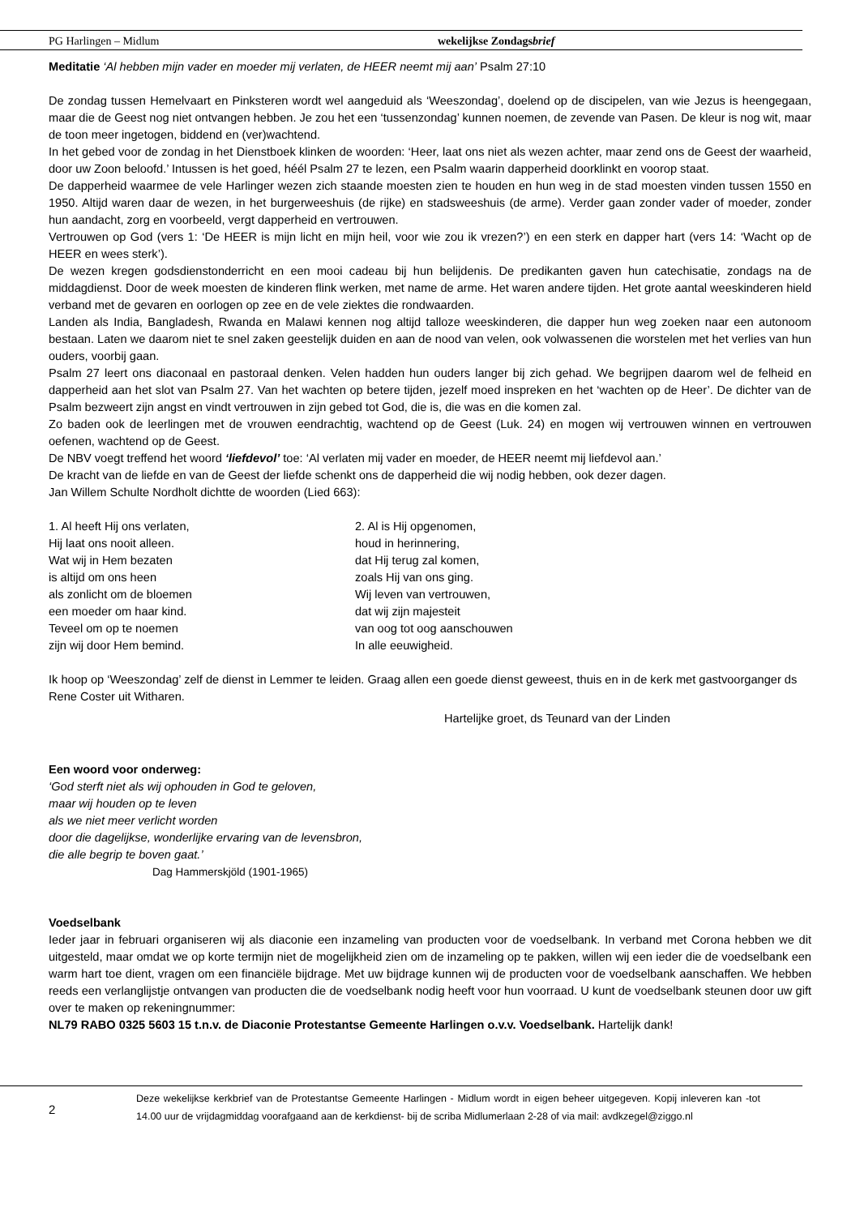PG Harlingen – Midlum wekelijkse Zondagsbrief
Meditatie ‘Al hebben mijn vader en moeder mij verlaten, de HEER neemt mij aan’ Psalm 27:10
De zondag tussen Hemelvaart en Pinksteren wordt wel aangeduid als ‘Weeszondag’, doelend op de discipelen, van wie Jezus is heengegaan, maar die de Geest nog niet ontvangen hebben. Je zou het een ‘tussenzondag’ kunnen noemen, de zevende van Pasen. De kleur is nog wit, maar de toon meer ingetogen, biddend en (ver)wachtend.
In het gebed voor de zondag in het Dienstboek klinken de woorden: ‘Heer, laat ons niet als wezen achter, maar zend ons de Geest der waarheid, door uw Zoon beloofd.’ Intussen is het goed, héél Psalm 27 te lezen, een Psalm waarin dapperheid doorklinkt en voorop staat.
De dapperheid waarmee de vele Harlinger wezen zich staande moesten zien te houden en hun weg in de stad moesten vinden tussen 1550 en 1950. Altijd waren daar de wezen, in het burgerweeshuis (de rijke) en stadsweeshuis (de arme). Verder gaan zonder vader of moeder, zonder hun aandacht, zorg en voorbeeld, vergt dapperheid en vertrouwen.
Vertrouwen op God (vers 1: ‘De HEER is mijn licht en mijn heil, voor wie zou ik vrezen?’) en een sterk en dapper hart (vers 14: ‘Wacht op de HEER en wees sterk’).
De wezen kregen godsdienstonderricht en een mooi cadeau bij hun belijdenis. De predikanten gaven hun catechisatie, zondags na de middagdienst. Door de week moesten de kinderen flink werken, met name de arme. Het waren andere tijden. Het grote aantal weeskinderen hield verband met de gevaren en oorlogen op zee en de vele ziektes die rondwaarden.
Landen als India, Bangladesh, Rwanda en Malawi kennen nog altijd talloze weeskinderen, die dapper hun weg zoeken naar een autonoom bestaan. Laten we daarom niet te snel zaken geestelijk duiden en aan de nood van velen, ook volwassenen die worstelen met het verlies van hun ouders, voorbij gaan.
Psalm 27 leert ons diaconaal en pastoraal denken. Velen hadden hun ouders langer bij zich gehad. We begrijpen daarom wel de felheid en dapperheid aan het slot van Psalm 27. Van het wachten op betere tijden, jezelf moed inspreken en het ‘wachten op de Heer’. De dichter van de Psalm bezweert zijn angst en vindt vertrouwen in zijn gebed tot God, die is, die was en die komen zal.
Zo baden ook de leerlingen met de vrouwen eendrachtig, wachtend op de Geest (Luk. 24) en mogen wij vertrouwen winnen en vertrouwen oefenen, wachtend op de Geest.
De NBV voegt treffend het woord ‘liefdevol’ toe: ‘Al verlaten mij vader en moeder, de HEER neemt mij liefdevol aan.’
De kracht van de liefde en van de Geest der liefde schenkt ons de dapperheid die wij nodig hebben, ook dezer dagen.
Jan Willem Schulte Nordholt dichtte de woorden (Lied 663):
1. Al heeft Hij ons verlaten,
Hij laat ons nooit alleen.
Wat wij in Hem bezaten
is altijd om ons heen
als zonlicht om de bloemen
een moeder om haar kind.
Teveel om op te noemen
zijn wij door Hem bemind.
2. Al is Hij opgenomen,
houd in herinnering,
dat Hij terug zal komen,
zoals Hij van ons ging.
Wij leven van vertrouwen,
dat wij zijn majesteit
van oog tot oog aanschouwen
In alle eeuwigheid.
Ik hoop op ‘Weeszondag’ zelf de dienst in Lemmer te leiden. Graag allen een goede dienst geweest, thuis en in de kerk met gastvoorganger ds Rene Coster uit Witharen.
Hartelijke groet, ds Teunard van der Linden
Een woord voor onderweg:
‘God sterft niet als wij ophouden in God te geloven,
maar wij houden op te leven
als we niet meer verlicht worden
door die dagelijkse, wonderlijke ervaring van de levensbron,
die alle begrip te boven gaat.’
Dag Hammerskjöld (1901-1965)
Voedselbank
Ieder jaar in februari organiseren wij als diaconie een inzameling van producten voor de voedselbank. In verband met Corona hebben we dit uitgesteld, maar omdat we op korte termijn niet de mogelijkheid zien om de inzameling op te pakken, willen wij een ieder die de voedselbank een warm hart toe dient, vragen om een financiële bijdrage. Met uw bijdrage kunnen wij de producten voor de voedselbank aanschaffen. We hebben reeds een verlanglijstje ontvangen van producten die de voedselbank nodig heeft voor hun voorraad. U kunt de voedselbank steunen door uw gift over te maken op rekeningnummer:
NL79 RABO 0325 5603 15 t.n.v. de Diaconie Protestantse Gemeente Harlingen o.v.v. Voedselbank. Hartelijk dank!
2
Deze wekelijkse kerkbrief van de Protestantse Gemeente Harlingen - Midlum wordt in eigen beheer uitgegeven. Kopij inleveren kan -tot 14.00 uur de vrijdagmiddag voorafgaand aan de kerkdienst- bij de scriba Midlumerlaan 2-28 of via mail: avdkzegel@ziggo.nl